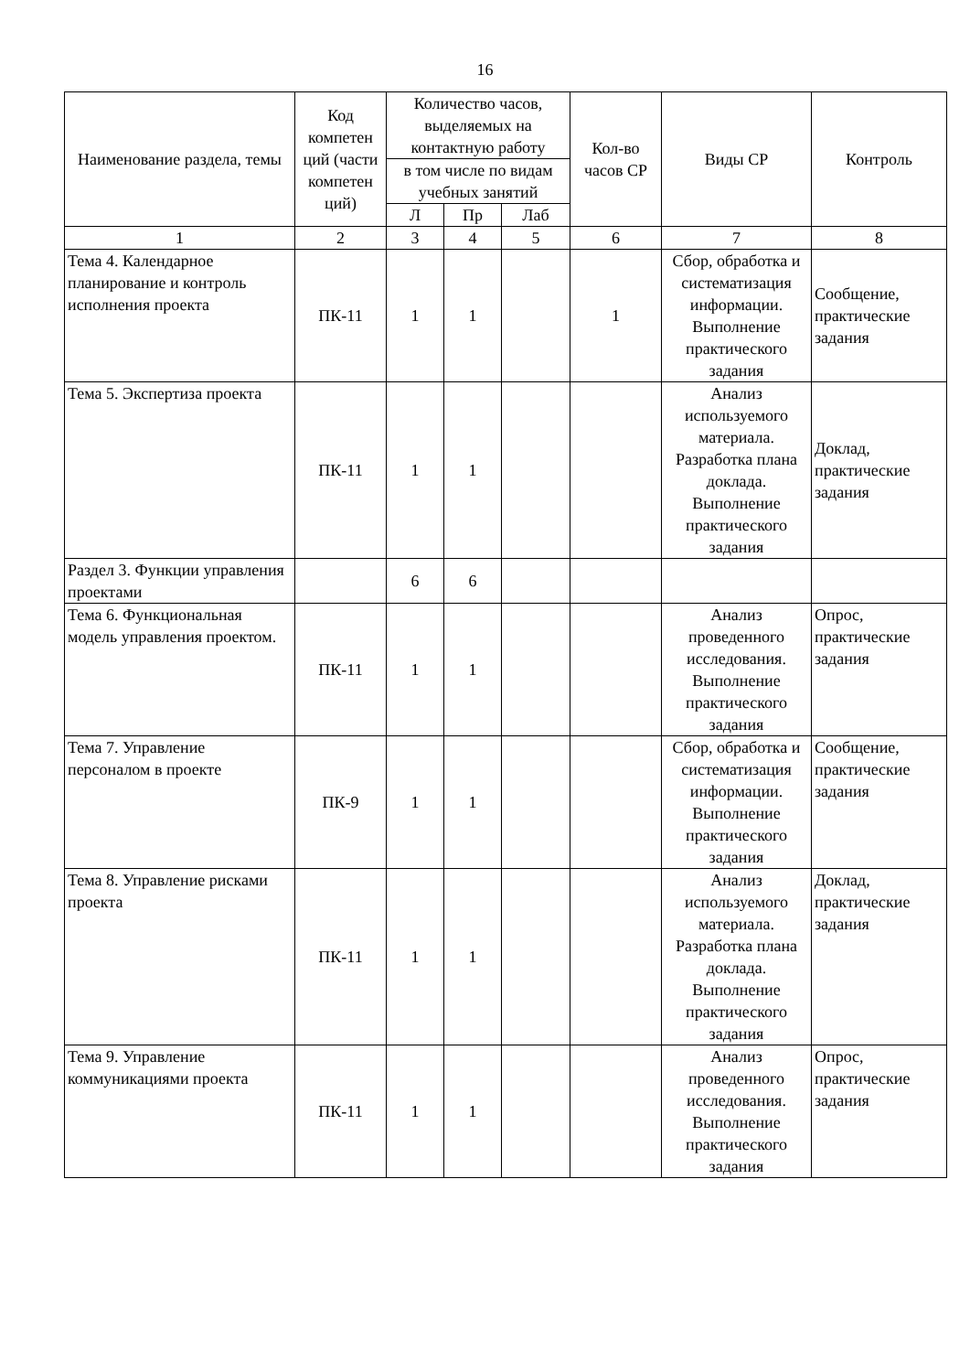16
| Наименование раздела, темы | Код компетен ций (части компетен ций) | Количество часов, выделяемых на контактную работу | | | Кол-во часов СР | Виды СР | Контроль |
| --- | --- | --- | --- | --- | --- | --- | --- |
| | | в том числе по видам учебных занятий | | | | | |
| | | Л | Пр | Лаб | | | |
| 1 | 2 | 3 | 4 | 5 | 6 | 7 | 8 |
| Тема 4. Календарное планирование и контроль исполнения проекта | ПК-11 | 1 | 1 | | 1 | Сбор, обработка и систематизация информации. Выполнение практического задания | Сообщение, практические задания |
| Тема 5. Экспертиза проекта | ПК-11 | 1 | 1 | | | Анализ используемого материала. Разработка плана доклада. Выполнение практического задания | Доклад, практические задания |
| Раздел 3. Функции управления проектами | | 6 | 6 | | | | |
| Тема 6. Функциональная модель управления проектом. | ПК-11 | 1 | 1 | | | Анализ проведенного исследования. Выполнение практического задания | Опрос, практические задания |
| Тема 7. Управление персоналом в проекте | ПК-9 | 1 | 1 | | | Сбор, обработка и систематизация информации. Выполнение практического задания | Сообщение, практические задания |
| Тема 8. Управление рисками проекта | ПК-11 | 1 | 1 | | | Анализ используемого материала. Разработка плана доклада. Выполнение практического задания | Доклад, практические задания |
| Тема 9. Управление коммуникациями проекта | ПК-11 | 1 | 1 | | | Анализ проведенного исследования. Выполнение практического задания | Опрос, практические задания |